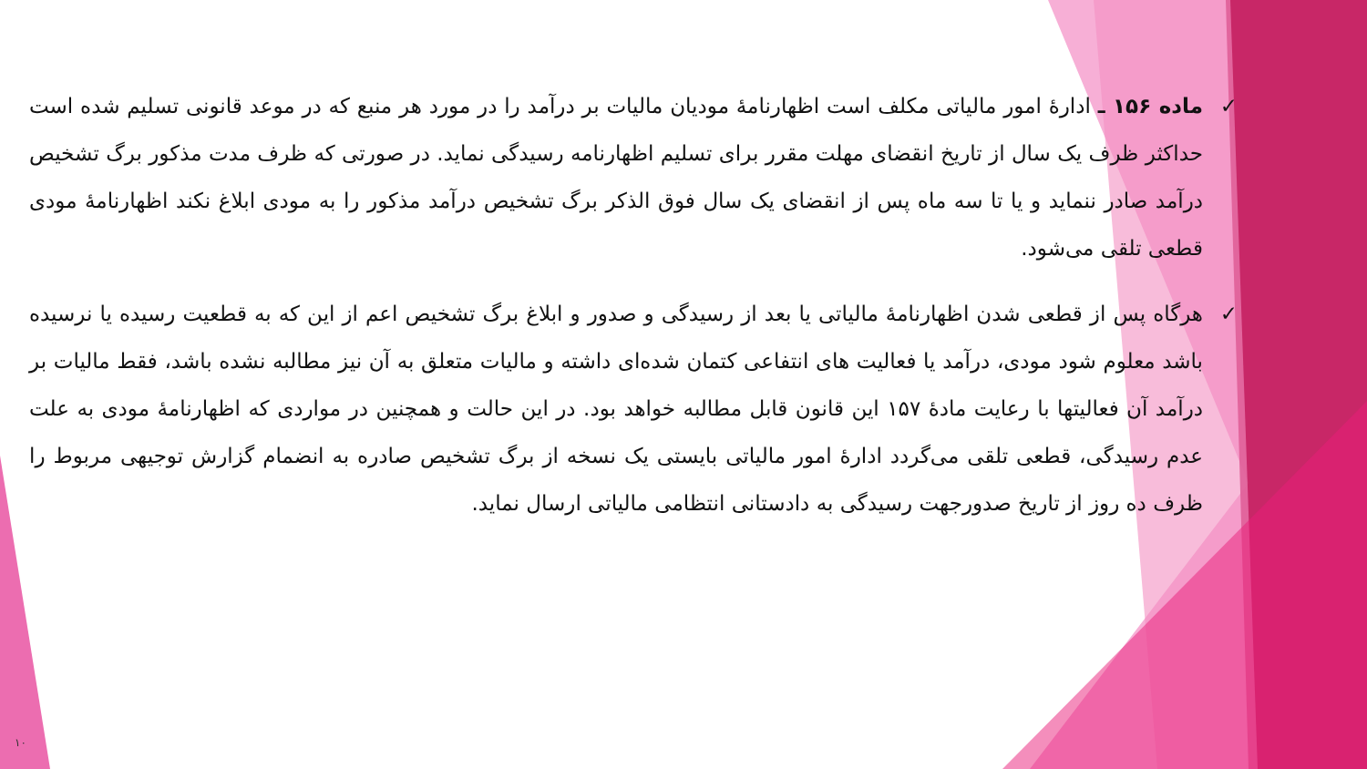✓ ماده ۱۵۶ ـ ادارهٔ امور مالیاتی مکلف است اظهارنامهٔ مودیان مالیات بر درآمد را در مورد هر منبع که در موعد قانونی تسلیم شده است حداکثر ظرف یک سال از تاریخ انقضای مهلت مقرر برای تسلیم اظهارنامه رسیدگی نماید. در صورتی که ظرف مدت مذکور برگ تشخیص درآمد صادر ننماید و یا تا سه ماه پس از انقضای یک سال فوق الذکر برگ تشخیص درآمد مذکور را به مودی ابلاغ نکند اظهارنامهٔ مودی قطعی تلقی می‌شود.
✓ هرگاه پس از قطعی شدن اظهارنامهٔ مالیاتی یا بعد از رسیدگی و صدور و ابلاغ برگ تشخیص اعم از این که به قطعیت رسیده یا نرسیده باشد معلوم شود مودی، درآمد یا فعالیت های انتفاعی کتمان شده‌ای داشته و مالیات متعلق به آن نیز مطالبه نشده باشد، فقط مالیات بر درآمد آن فعالیتها با رعایت مادهٔ ۱۵۷ این قانون قابل مطالبه خواهد بود. در این حالت و همچنین در مواردی که اظهارنامهٔ مودی به علت عدم رسیدگی، قطعی تلقی می‌گردد ادارهٔ امور مالیاتی بایستی یک نسخه از برگ تشخیص صادره به انضمام گزارش توجیهی مربوط را ظرف ده روز از تاریخ صدورجهت رسیدگی به دادستانی انتظامی مالیاتی ارسال نماید.
۱۰